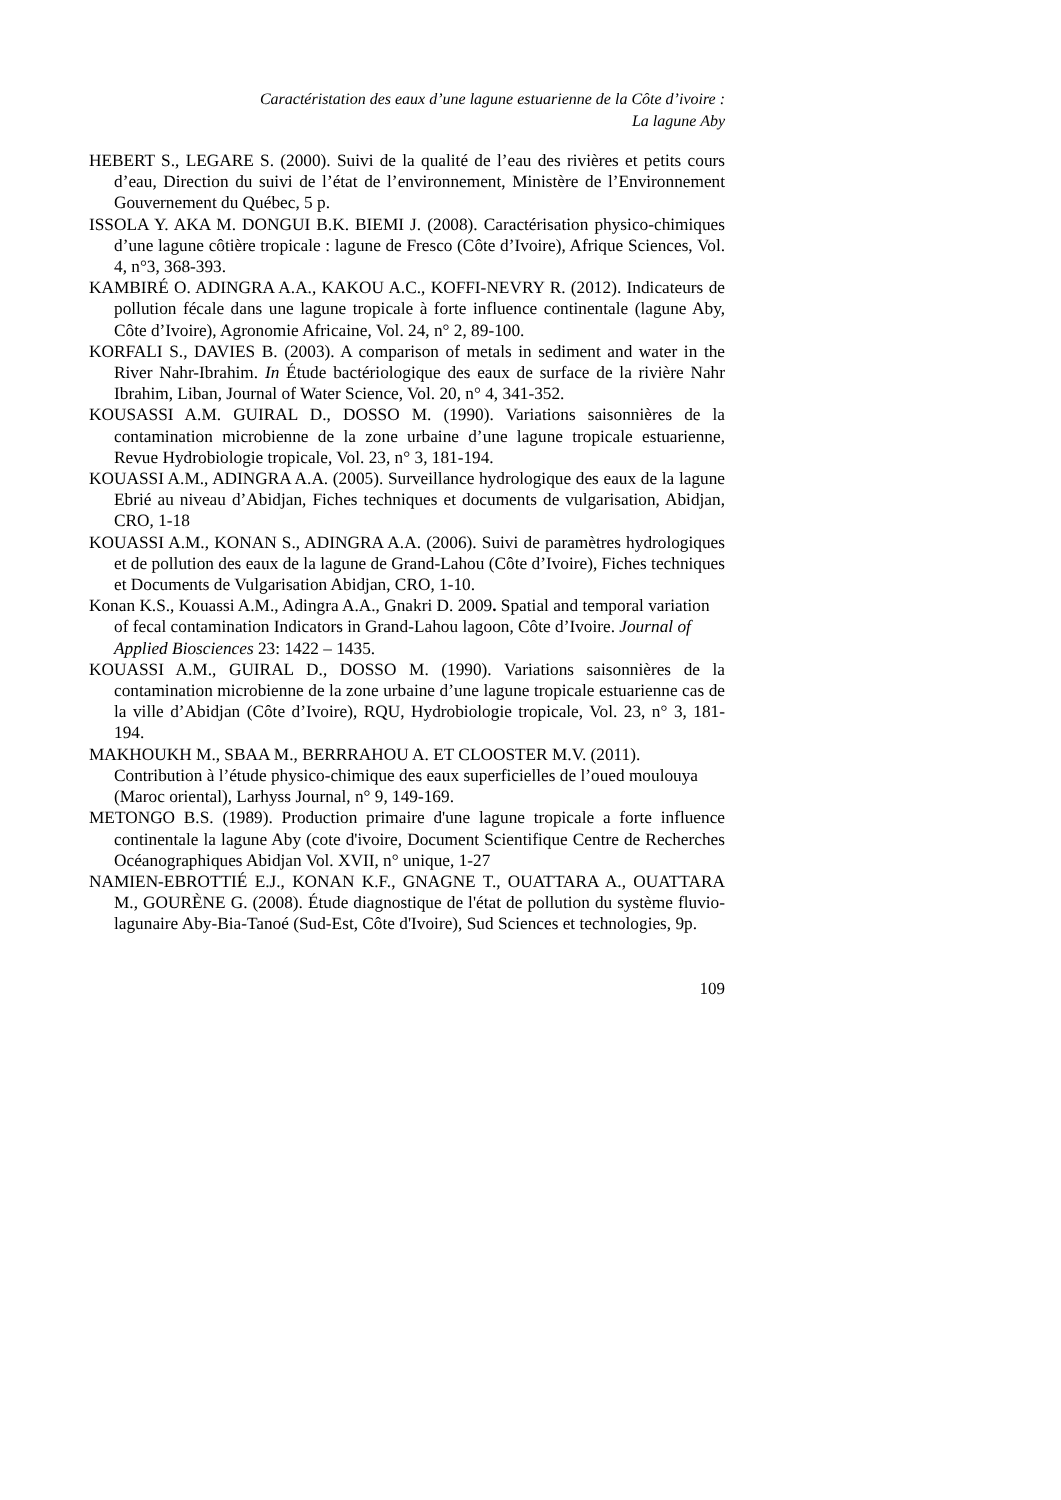Caractéristation des eaux d’une lagune estuarienne de la Côte d’ivoire :
La lagune Aby
HEBERT S., LEGARE S. (2000). Suivi de la qualité de l’eau des rivières et petits cours d’eau, Direction du suivi de l’état de l’environnement, Ministère de l’Environnement Gouvernement du Québec, 5 p.
ISSOLA Y. AKA M. DONGUI B.K. BIEMI J. (2008). Caractérisation physico-chimiques d’une lagune côtière tropicale : lagune de Fresco (Côte d’Ivoire), Afrique Sciences, Vol. 4, n°3, 368-393.
KAMBIRÉ O. ADINGRA A.A., KAKOU A.C., KOFFI-NEVRY R. (2012). Indicateurs de pollution fécale dans une lagune tropicale à forte influence continentale (lagune Aby, Côte d’Ivoire), Agronomie Africaine, Vol. 24, n° 2, 89-100.
KORFALI S., DAVIES B. (2003). A comparison of metals in sediment and water in the River Nahr-Ibrahim. In Étude bactériologique des eaux de surface de la rivière Nahr Ibrahim, Liban, Journal of Water Science, Vol. 20, n° 4, 341-352.
KOUSASSI A.M. GUIRAL D., DOSSO M. (1990). Variations saisonnières de la contamination microbienne de la zone urbaine d’une lagune tropicale estuarienne, Revue Hydrobiologie tropicale, Vol. 23, n° 3, 181-194.
KOUASSI A.M., ADINGRA A.A. (2005). Surveillance hydrologique des eaux de la lagune Ebrié au niveau d’Abidjan, Fiches techniques et documents de vulgarisation, Abidjan, CRO, 1-18
KOUASSI A.M., KONAN S., ADINGRA A.A. (2006). Suivi de paramètres hydrologiques et de pollution des eaux de la lagune de Grand-Lahou (Côte d’Ivoire), Fiches techniques et Documents de Vulgarisation Abidjan, CRO, 1-10.
Konan K.S., Kouassi A.M., Adingra A.A., Gnakri D. 2009. Spatial and temporal variation of fecal contamination Indicators in Grand-Lahou lagoon, Côte d’Ivoire. Journal of Applied Biosciences 23: 1422 – 1435.
KOUASSI A.M., GUIRAL D., DOSSO M. (1990). Variations saisonnières de la contamination microbienne de la zone urbaine d’une lagune tropicale estuarienne cas de la ville d’Abidjan (Côte d’Ivoire), RQU, Hydrobiologie tropicale, Vol. 23, n° 3, 181-194.
MAKHOUKH M., SBAA M., BERRRAHOU A. ET CLOOSTER M.V. (2011). Contribution à l’étude physico-chimique des eaux superficielles de l’oued moulouya (Maroc oriental), Larhyss Journal, n° 9, 149-169.
METONGO B.S. (1989). Production primaire d'une lagune tropicale a forte influence continentale la lagune Aby (cote d'ivoire, Document Scientifique Centre de Recherches Océanographiques Abidjan Vol. XVII, n° unique, 1-27
NAMIEN-EBROTTIÉ E.J., KONAN K.F., GNAGNE T., OUATTARA A., OUATTARA M., GOURÈNE G. (2008). Étude diagnostique de l'état de pollution du système fluvio-lagunaire Aby-Bia-Tanoé (Sud-Est, Côte d'Ivoire), Sud Sciences et technologies, 9p.
109